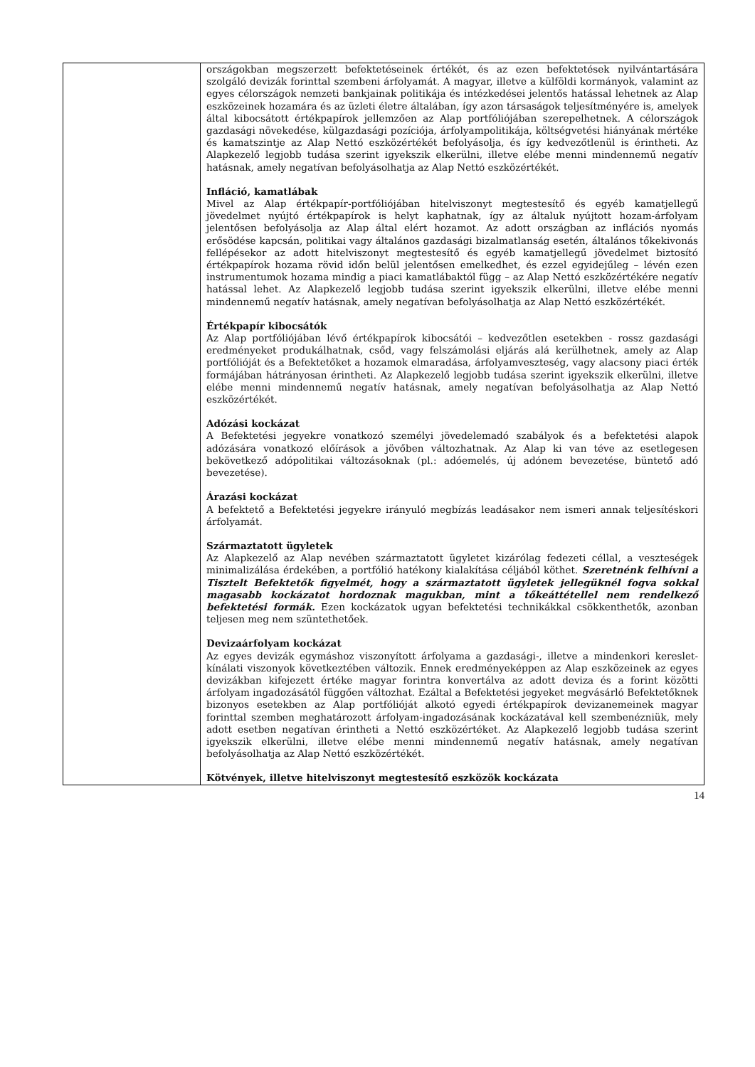| | országokban megszerzett befektetéseinek értékét, és az ezen befektetések nyilvántartására szolgáló devizák forinttal szembeni árfolyamát. A magyar, illetve a külföldi kormányok, valamint az egyes célországok nemzeti bankjainak politikája és intézkedései jelentős hatással lehetnek az Alap eszközeinek hozamára és az üzleti életre általában, így azon társaságok teljesítményére is, amelyek által kibocsátott értékpapírok jellemzően az Alap portfóliójában szerepelhetnek. A célországok gazdasági növekedése, külgazdasági pozíciója, árfolyampolitikája, költségvetési hiányának mértéke és kamatszintje az Alap Nettó eszközértékét befolyásolja, és így kedvezőtlenül is érintheti. Az Alapkezelő legjobb tudása szerint igyekszik elkerülni, illetve elébe menni mindennemű negatív hatásnak, amely negatívan befolyásolhatja az Alap Nettó eszközértékét. Infláció, kamatlábak Mivel az Alap értékpapír-portfóliójában hitelviszonyt megtestesítő és egyéb kamatjellegű jövedelmet nyújtó értékpapírok is helyt kaphatnak, így az általuk nyújtott hozam-árfolyam jelentősen befolyásolja az Alap által elért hozamot. Az adott országban az inflációs nyomás erősödése kapcsán, politikai vagy általános gazdasági bizalmatlanság esetén, általános tőkekivonás fellépésekor az adott hitelviszonyt megtestesítő és egyéb kamatjellegű jövedelmet biztosító értékpapírok hozama rövid időn belül jelentősen emelkedhet, és ezzel egyidejűleg – lévén ezen instrumentumok hozama mindig a piaci kamatlábaktól függ – az Alap Nettó eszközértékére negatív hatással lehet. Az Alapkezelő legjobb tudása szerint igyekszik elkerülni, illetve elébe menni mindennemű negatív hatásnak, amely negatívan befolyásolhatja az Alap Nettó eszközértékét. Értékpapír kibocsátók Az Alap portfóliójában lévő értékpapírok kibocsátói – kedvezőtlen esetekben - rossz gazdasági eredményeket produkálhatnak, csőd, vagy felszámolási eljárás alá kerülhetnek, amely az Alap portfólióját és a Befektetőket a hozamok elmaradása, árfolyamveszteség, vagy alacsony piaci érték formájában hátrányosan érintheti. Az Alapkezelő legjobb tudása szerint igyekszik elkerülni, illetve elébe menni mindennemű negatív hatásnak, amely negatívan befolyásolhatja az Alap Nettó eszközértékét. Adózási kockázat A Befektetési jegyekre vonatkozó személyi jövedelemadó szabályok és a befektetési alapok adózására vonatkozó előírások a jövőben változhatnak. Az Alap ki van téve az esetlegesen bekövetkező adópolitikai változásoknak (pl.: adóemelés, új adónem bevezetése, büntető adó bevezetése). Árazási kockázat A befektető a Befektetési jegyekre irányuló megbízás leadásakor nem ismeri annak teljesítéskori árfolyamát. Származtatott ügyletek Az Alapkezelő az Alap nevében származtatott ügyletet kizárólag fedezeti céllal, a veszteségek minimalizálása érdekében, a portfólió hatékony kialakítása céljából köthet. Szeretnénk felhívni a Tisztelt Befektetők figyelmét, hogy a származtatott ügyletek jellegüknél fogva sokkal magasabb kockázatot hordoznak magukban, mint a tőkeáttétellel nem rendelkező befektetési formák. Ezen kockázatok ugyan befektetési technikákkal csökkenthetők, azonban teljesen meg nem szüntethetőek. Devizaárfolyam kockázat Az egyes devizák egymáshoz viszonyított árfolyama a gazdasági-, illetve a mindenkori kereslet-kínálati viszonyok következtében változik. Ennek eredményeképpen az Alap eszközeinek az egyes devizákban kifejezett értéke magyar forintra konvertálva az adott deviza és a forint közötti árfolyam ingadozásától függően változhat. Ezáltal a Befektetési jegyeket megvásárló Befektetőknek bizonyos esetekben az Alap portfólióját alkotó egyedi értékpapírok devizanemeinek magyar forinttal szemben meghatározott árfolyam-ingadozásának kockázatával kell szembenézniük, mely adott esetben negatívan érintheti a Nettó eszközértéket. Az Alapkezelő legjobb tudása szerint igyekszik elkerülni, illetve elébe menni mindennemű negatív hatásnak, amely negatívan befolyásolhatja az Alap Nettó eszközértékét. Kötvények, illetve hitelviszonyt megtestesítő eszközök kockázata |
14